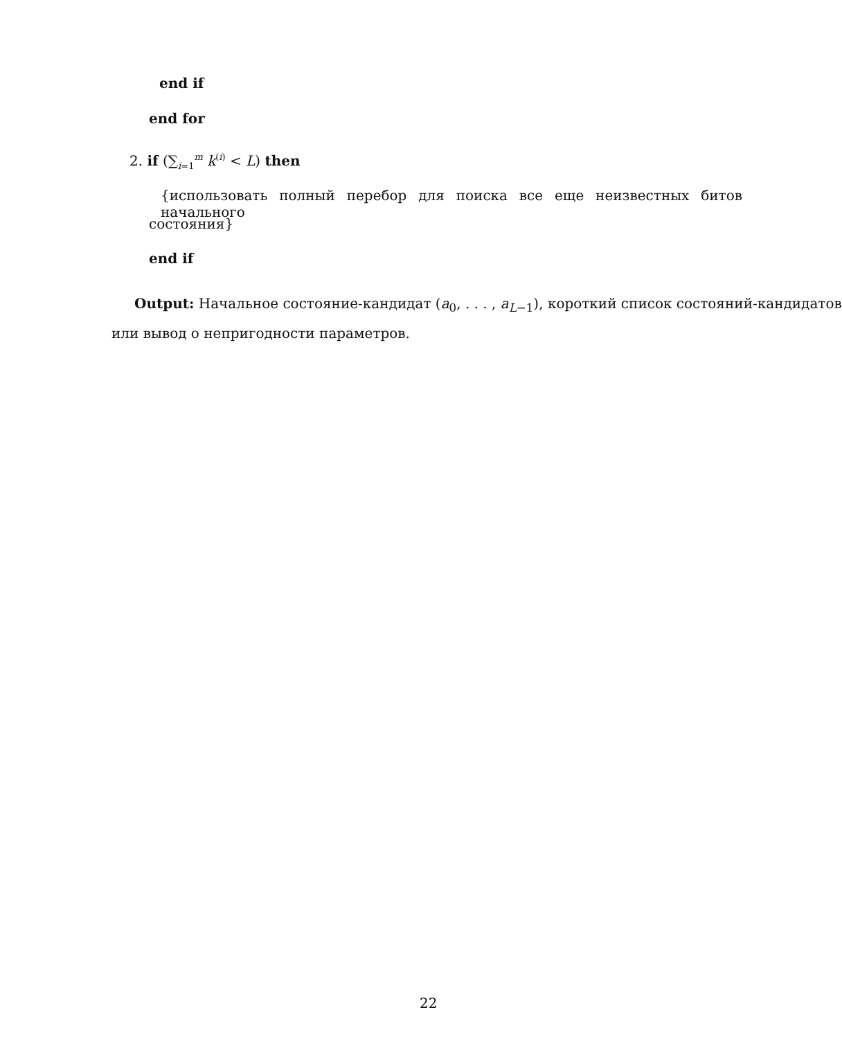end if
end for
2. if (∑<sub>i=1</sub><sup>m</sup> k<sup>(i)</sup> < L) then
{использовать полный перебор для поиска все еще неизвестных битов начального
состояния}
end if
Output: Начальное состояние-кандидат (a<sub>0</sub>, . . . , a<sub>L−1</sub>), короткий список состояний-кандидатов
или вывод о непригодности параметров.
22